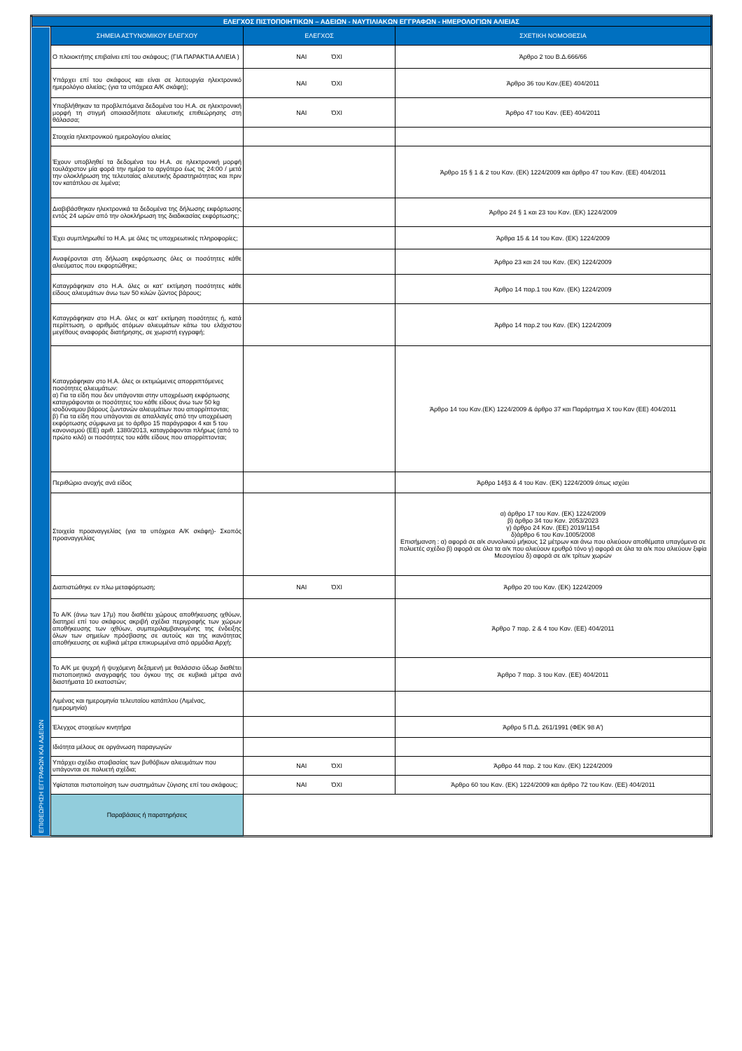| ΕΛΕΓΧΟΣ ΠΙΣΤΟΠΟΙΗΤΙΚΩΝ – ΑΔΕΙΩΝ - ΝΑΥΤΙΛΙΑΚΩΝ ΕΓΓΡΑΦΩΝ - ΗΜΕΡΟΛΟΓΙΩΝ ΑΛΙΕΙΑΣ | | | |
| ΕΠΙΘΕΩΡΗΣΗ ΕΓΓΡΑΦΩΝ ΚΑΙ ΑΔΕΙΩΝ | ΣΗΜΕΙΑ ΑΣΤΥΝΟΜΙΚΟΥ ΕΛΕΓΧΟΥ | ΕΛΕΓΧΟΣ | ΣΧΕΤΙΚΗ ΝΟΜΟΘΕΣΙΑ |
| | Ο πλοιοκτήτης επιβαίνει επί του σκάφους; (ΓΙΑ ΠΑΡΑΚΤΙΑ ΑΛΙΕΙΑ ) | ΝΑΙ ΌΧΙ | Άρθρο 2 του Β.Δ.666/66 |
| | Υπάρχει επί του σκάφους και είναι σε λειτουργία ηλεκτρονικό ημερολόγιο αλιείας; (για τα υπόχρεα Α/Κ σκάφη); | ΝΑΙ ΌΧΙ | Άρθρο 36 του Καν.(ΕΕ) 404/2011 |
| | Υποβλήθηκαν τα προβλεπόμενα δεδομένα του Η.Α. σε ηλεκτρονική μορφή τη στιγμή οποιασδήποτε αλιευτικής επιθεώρησης στη θάλασσα; | ΝΑΙ ΌΧΙ | Άρθρο 47 του Καν. (ΕΕ) 404/2011 |
| | Στοιχεία ηλεκτρονικού ημερολογίου αλιείας | | |
| | Έχουν υποβληθεί τα δεδομένα του Η.Α. σε ηλεκτρονική μορφή τουλάχιστον μία φορά την ημέρα το αργότερο έως τις 24:00 / μετά την ολοκλήρωση της τελευταίας αλιευτικής δραστηριότητας και πριν τον κατάπλου σε λιμένα; | | Άρθρο 15 § 1 & 2 του Καν. (ΕΚ) 1224/2009 και άρθρο 47 του Καν. (ΕΕ) 404/2011 |
| | Διαβιβάσθηκαν ηλεκτρονικά τα δεδομένα της δήλωσης εκφόρτωσης εντός 24 ωρών από την ολοκλήρωση της διαδικασίας εκφόρτωσης; | | Άρθρο 24 § 1 και 23 του Καν. (ΕΚ) 1224/2009 |
| | Έχει συμπληρωθεί το Η.Α. με όλες τις υποχρεωτικές πληροφορίες; | | Άρθρα 15 & 14 του Καν. (ΕΚ) 1224/2009 |
| | Αναφέρονται στη δήλωση εκφόρτωσης όλες οι ποσότητες κάθε αλιεύματος που εκφορτώθηκε; | | Άρθρο 23 και 24 του Καν. (ΕΚ) 1224/2009 |
| | Καταγράφηκαν στο Η.Α. όλες οι κατ' εκτίμηση ποσότητες κάθε είδους αλιευμάτων άνω των 50 κιλών ζώντος βάρους; | | Άρθρο 14 παρ.1 του Καν. (ΕΚ) 1224/2009 |
| | Καταγράφηκαν στο Η.Α. όλες οι κατ' εκτίμηση ποσότητες ή, κατά περίπτωση, ο αριθμός ατόμων αλιευμάτων κάτω του ελάχιστου μεγέθους αναφοράς διατήρησης, σε χωριστή εγγραφή; | | Άρθρο 14 παρ.2 του Καν. (ΕΚ) 1224/2009 |
| | Καταγράφηκαν στο Η.Α. όλες οι εκτιμώμενες απορριπτόμενες ποσότητες αλιευμάτων: α) Για τα είδη που δεν υπάγονται στην υποχρέωση εκφόρτωσης καταγράφονται οι ποσότητες του κάθε είδους άνω των 50 kg ισοδύναμου βάρους ζωντανών αλιευμάτων που απορρίπτονται; β) Για τα είδη που υπάγονται σε απαλλαγές από την υποχρέωση εκφόρτωσης σύμφωνα με το άρθρο 15 παράγραφοι 4 και 5 του κανονισμού (ΕΕ) αριθ. 1380/2013, καταγράφονται πλήρως (από το πρώτο κιλό) οι ποσότητες του κάθε είδους που απορρίπτονται; | | Άρθρο 14 του Καν.(ΕΚ) 1224/2009 & άρθρο 37 και Παράρτημα Χ του Καν (ΕΕ) 404/2011 |
| | Περιθώριο ανοχής ανά είδος | | Άρθρο 14§3 & 4 του Καν. (ΕΚ) 1224/2009 όπως ισχύει |
| | Στοιχεία προαναγγελίας (για τα υπόχρεα Α/Κ σκάφη)- Σκοπός προαναγγελίας | | α) άρθρο 17 του Καν. (ΕΚ) 1224/2009 β) άρθρο 34 του Καν. 2053/2023 γ) άρθρο 24 Καν. (ΕΕ) 2019/1154 δ)άρθρο 6 του Καν.1005/2008 Επισήμανση : α) αφορά σε α/κ συνολικού μήκους 12 μέτρων και άνω που αλιεύουν αποθέματα υπαγόμενα σε πολυετές σχέδιο β) αφορά σε όλα τα α/κ που αλιεύουν ερυθρό τόνο γ) αφορά σε όλα τα α/κ που αλιεύουν ξιφία Μεσογείου δ) αφορά σε α/κ τρίτων χωρών |
| | Διαπιστώθηκε εν πλω μεταφόρτωση; | ΝΑΙ ΌΧΙ | Άρθρο 20 του Καν. (ΕΚ) 1224/2009 |
| | Το Α/Κ (άνω των 17μ) που διαθέτει χώρους αποθήκευσης ιχθύων, διατηρεί επί του σκάφους ακριβή σχέδια περιγραφής των χώρων αποθήκευσης των ιχθύων, συμπεριλαμβανομένης της ένδειξης όλων των σημείων πρόσβασης σε αυτούς και της ικανότητας αποθήκευσης σε κυβικά μέτρα επικυρωμένα από αρμόδια Αρχή; | | Άρθρο 7 παρ. 2 & 4 του Καν. (ΕΕ) 404/2011 |
| | Το Α/Κ με ψυχρή ή ψυχόμενη δεξαμενή με θαλάσσιο ύδωρ διαθέτει πιστοποιητικό αναγραφής του όγκου της σε κυβικά μέτρα ανά διαστήματα 10 εκατοστών; | | Άρθρο 7 παρ. 3 του Καν. (ΕΕ) 404/2011 |
| | Λιμένας και ημερομηνία τελευταίου κατάπλου (Λιμένας, ημερομηνία) | | |
| | Έλεγχος στοιχείων κινητήρα | | Άρθρο 5 Π.Δ. 261/1991 (ΦΕΚ 98 Α') |
| | Ιδιότητα μέλους σε οργάνωση παραγωγών | | |
| | Υπάρχει σχέδιο στοιβασίας των βυθόβιων αλιευμάτων που υπάγονται σε πολυετή σχέδια; | ΝΑΙ ΌΧΙ | Άρθρο 44 παρ. 2 του Καν. (ΕΚ) 1224/2009 |
| | Υφίσταται πιστοποίηση των συστημάτων ζύγισης επί του σκάφους; | ΝΑΙ ΌΧΙ | Άρθρο 60 του Καν. (ΕΚ) 1224/2009 και άρθρο 72 του Καν. (ΕΕ) 404/2011 |
| | Παραβάσεις ή παρατηρήσεις | | |